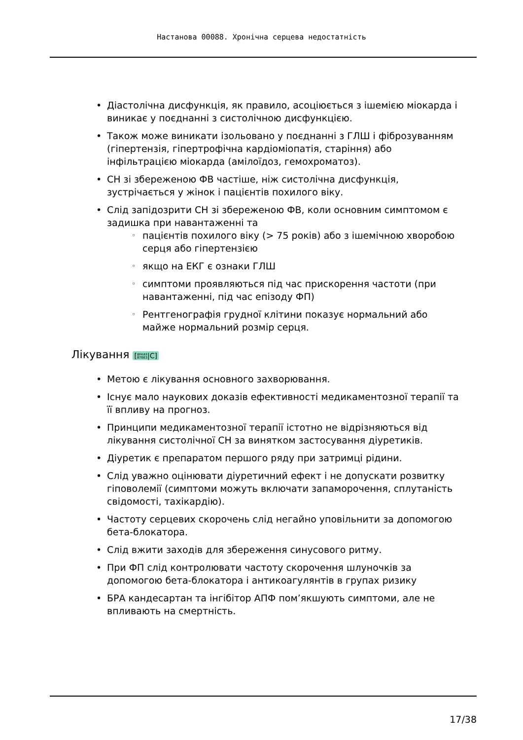Настанова 00088. Хронічна серцева недостатність
Діастолічна дисфункція, як правило, асоціюється з ішемією міокарда і виникає у поєднанні з систолічною дисфункцією.
Також може виникати ізольовано у поєднанні з ГЛШ і фіброзуванням (гіпертензія, гіпертрофічна кардіоміопатія, старіння) або інфільтрацією міокарда (амілоїдоз, гемохроматоз).
СН зі збереженою ФВ частіше, ніж систолічна дисфункція, зустрічається у жінок і пацієнтів похилого віку.
Слід запідозрити СН зі збереженою ФВ, коли основним симптомом є задишка при навантаженні та
пацієнтів похилого віку (> 75 років) або з ішемічною хворобою серця або гіпертензією
якщо на ЕКГ є ознаки ГЛШ
симптоми проявляються під час прискорення частоти (при навантаженні, під час епізоду ФП)
Рентгенографія грудної клітини показує нормальний або майже нормальний розмір серця.
Лікування [доказ
07663|C]
Метою є лікування основного захворювання.
Існує мало наукових доказів ефективності медикаментозної терапії та її впливу на прогноз.
Принципи медикаментозної терапії істотно не відрізняються від лікування систолічної СН за винятком застосування діуретиків.
Діуретик є препаратом першого ряду при затримці рідини.
Слід уважно оцінювати діуретичний ефект і не допускати розвитку гіповолемії (симптоми можуть включати запаморочення, сплутаність свідомості, тахікардію).
Частоту серцевих скорочень слід негайно уповільнити за допомогою бета-блокатора.
Слід вжити заходів для збереження синусового ритму.
При ФП слід контролювати частоту скорочення шлуночків за допомогою бета-блокатора і антикоагулянтів в групах ризику
БРА кандесартан та інгібітор АПФ пом’якшують симптоми, але не впливають на смертність.
17/38